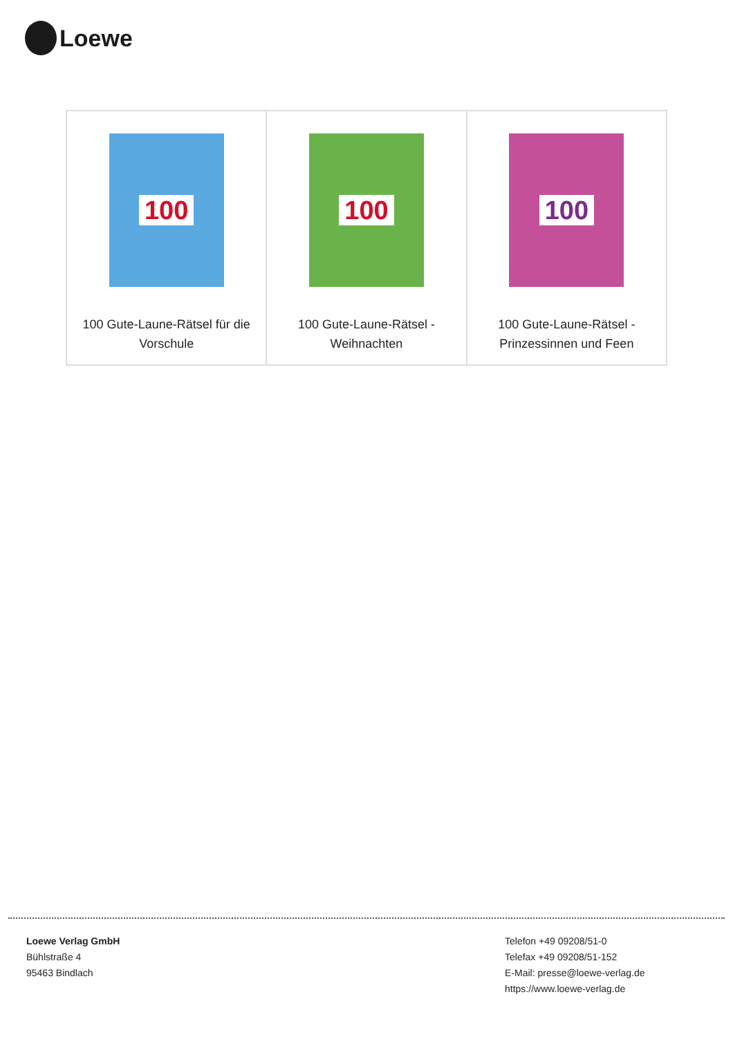Loewe
| 100 100 Gute-Laune-Rätsel für die Vorschule | 100 100 Gute-Laune-Rätsel - Weihnachten | 100 100 Gute-Laune-Rätsel - Prinzessinnen und Feen |
Loewe Verlag GmbH
Bühlstraße 4
95463 Bindlach
Telefon +49 09208/51-0
Telefax +49 09208/51-152
E-Mail: presse@loewe-verlag.de
https://www.loewe-verlag.de